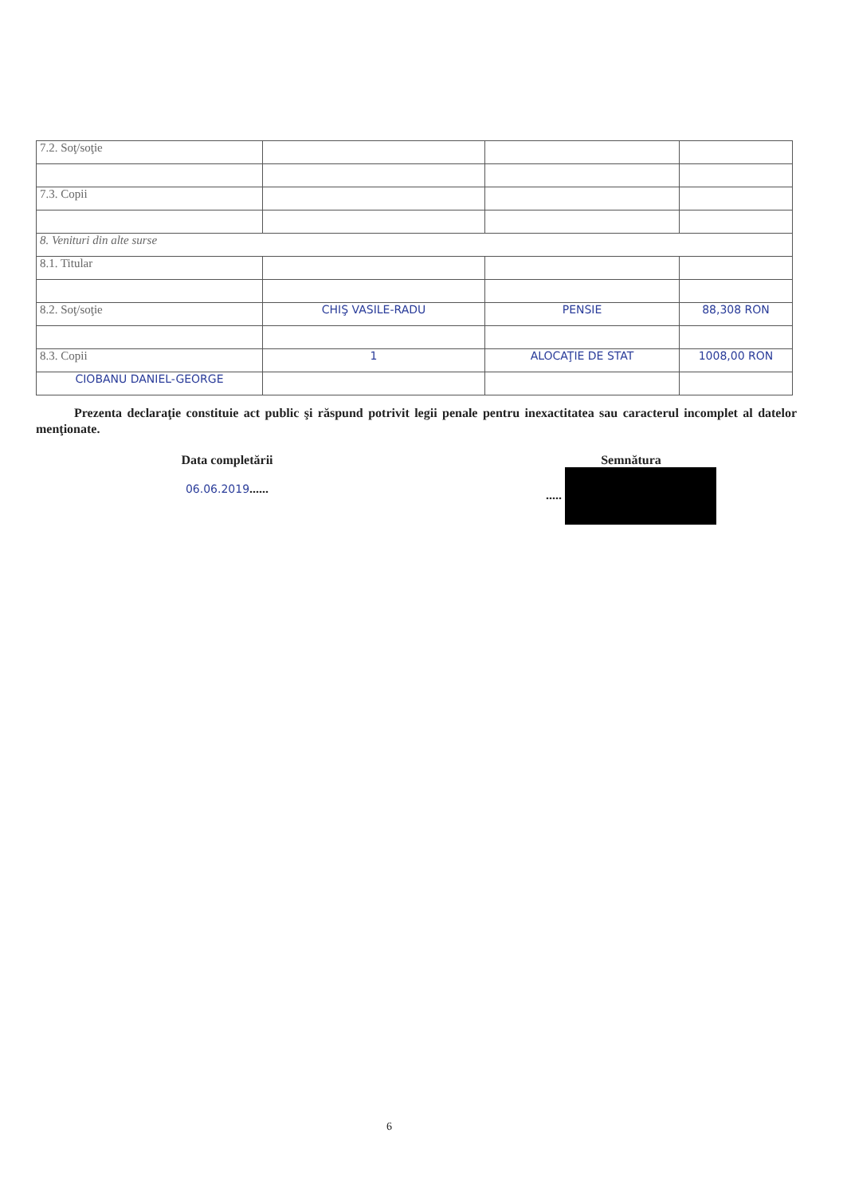| 7.2. Soţ/soţie | | | |
| 7.3. Copii | | | |
| 8. Venituri din alte surse | | | |
| 8.1. Titular | | | |
| 8.2. Soţ/soţie | CHIŞ VASILE-RADU | PENSIE | 88,308 RON |
| 8.3. Copii | 1 | ALOCAŢIE DE STAT | 1008,00 RON |
| CIOBANU DANIEL-GEORGE | | | |
Prezenta declaraţie constituie act public şi răspund potrivit legii penale pentru inexactitatea sau caracterul incomplet al datelor menţionate.
Data completării
06.06.2019......
Semnătura
.....
6